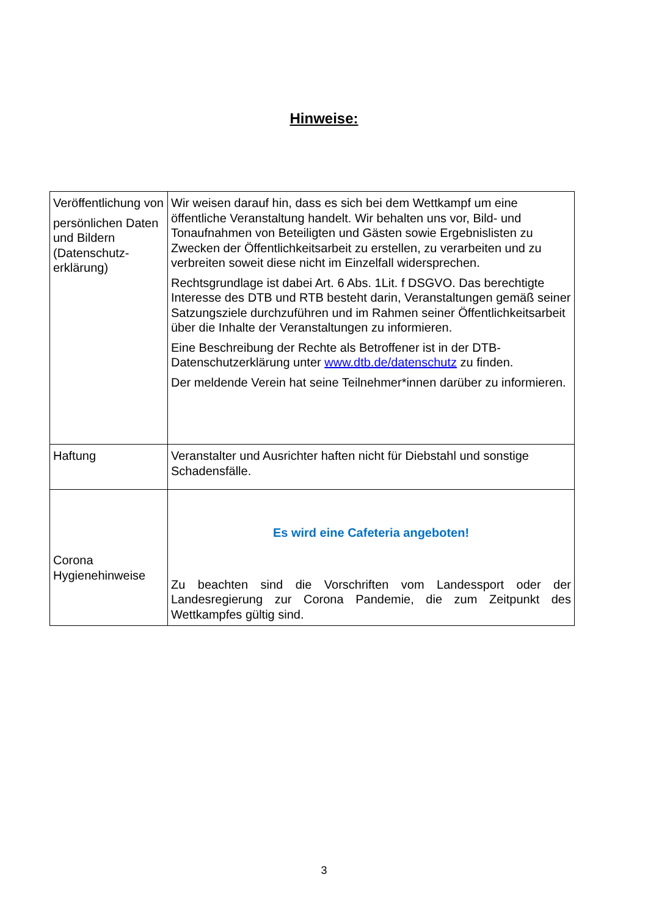Hinweise:
| Veröffentlichung von persönlichen Daten und Bildern (Datenschutz-erklärung) | Wir weisen darauf hin, dass es sich bei dem Wettkampf um eine öffentliche Veranstaltung handelt. Wir behalten uns vor, Bild- und Tonaufnahmen von Beteiligten und Gästen sowie Ergebnislisten zu Zwecken der Öffentlichkeitsarbeit zu erstellen, zu verarbeiten und zu verbreiten soweit diese nicht im Einzelfall widersprechen. Rechtsgrundlage ist dabei Art. 6 Abs. 1Lit. f DSGVO. Das berechtigte Interesse des DTB und RTB besteht darin, Veranstaltungen gemäß seiner Satzungsziele durchzuführen und im Rahmen seiner Öffentlichkeitsarbeit über die Inhalte der Veranstaltungen zu informieren. Eine Beschreibung der Rechte als Betroffener ist in der DTB-Datenschutzerklärung unter www.dtb.de/datenschutz zu finden. Der meldende Verein hat seine Teilnehmer*innen darüber zu informieren. |
| Haftung | Veranstalter und Ausrichter haften nicht für Diebstahl und sonstige Schadensfälle. |
| Corona Hygienehinweise | Es wird eine Cafeteria angeboten! Zu beachten sind die Vorschriften vom Landessport oder der Landesregierung zur Corona Pandemie, die zum Zeitpunkt des Wettkampfes gültig sind. |
3